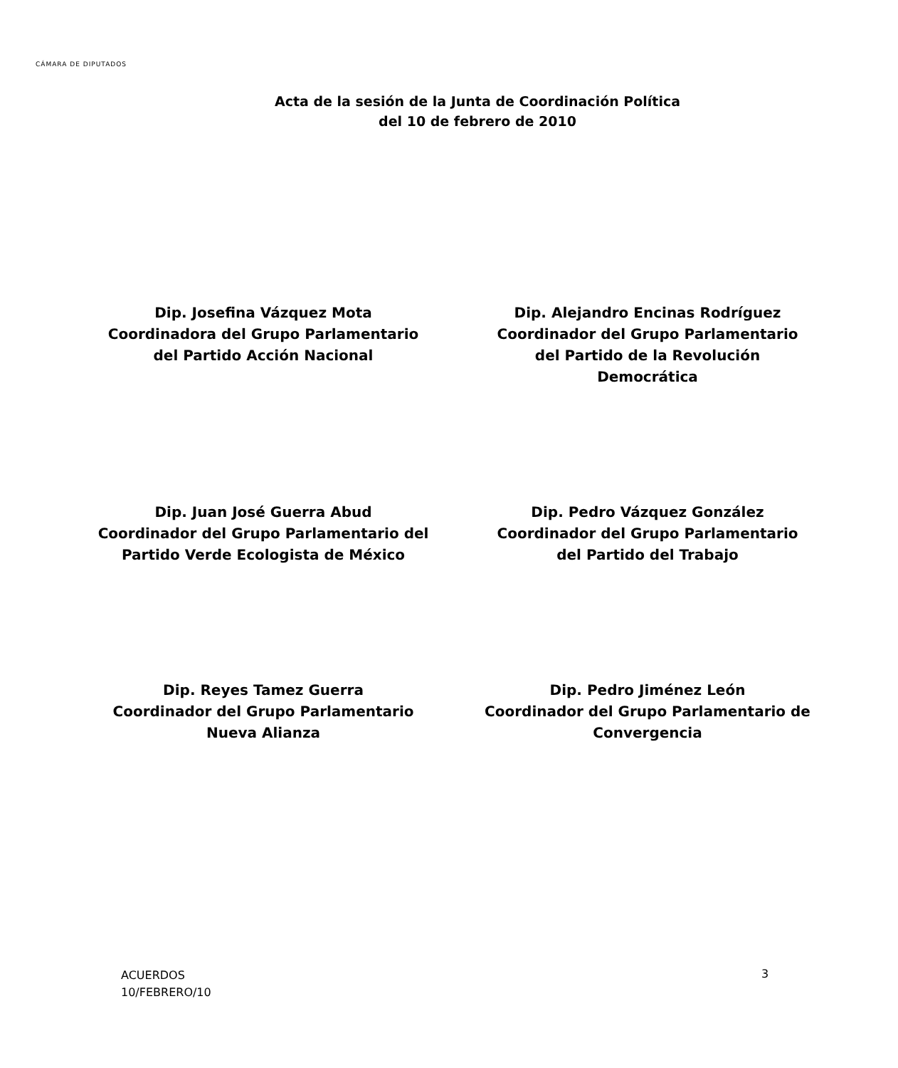CÁMARA DE DIPUTADOS
Acta de la sesión de la Junta de Coordinación Política
del 10 de febrero de 2010
Dip. Josefina Vázquez Mota
Coordinadora del Grupo Parlamentario
del Partido Acción Nacional
Dip. Alejandro Encinas Rodríguez
Coordinador del Grupo Parlamentario
del Partido de la Revolución
Democrática
Dip. Juan José Guerra Abud
Coordinador del Grupo Parlamentario del
Partido Verde Ecologista de México
Dip. Pedro Vázquez González
Coordinador del Grupo Parlamentario
del Partido del Trabajo
Dip. Reyes Tamez Guerra
Coordinador del Grupo Parlamentario
Nueva Alianza
Dip. Pedro Jiménez León
Coordinador del Grupo Parlamentario de
Convergencia
ACUERDOS
10/FEBRERO/10
3